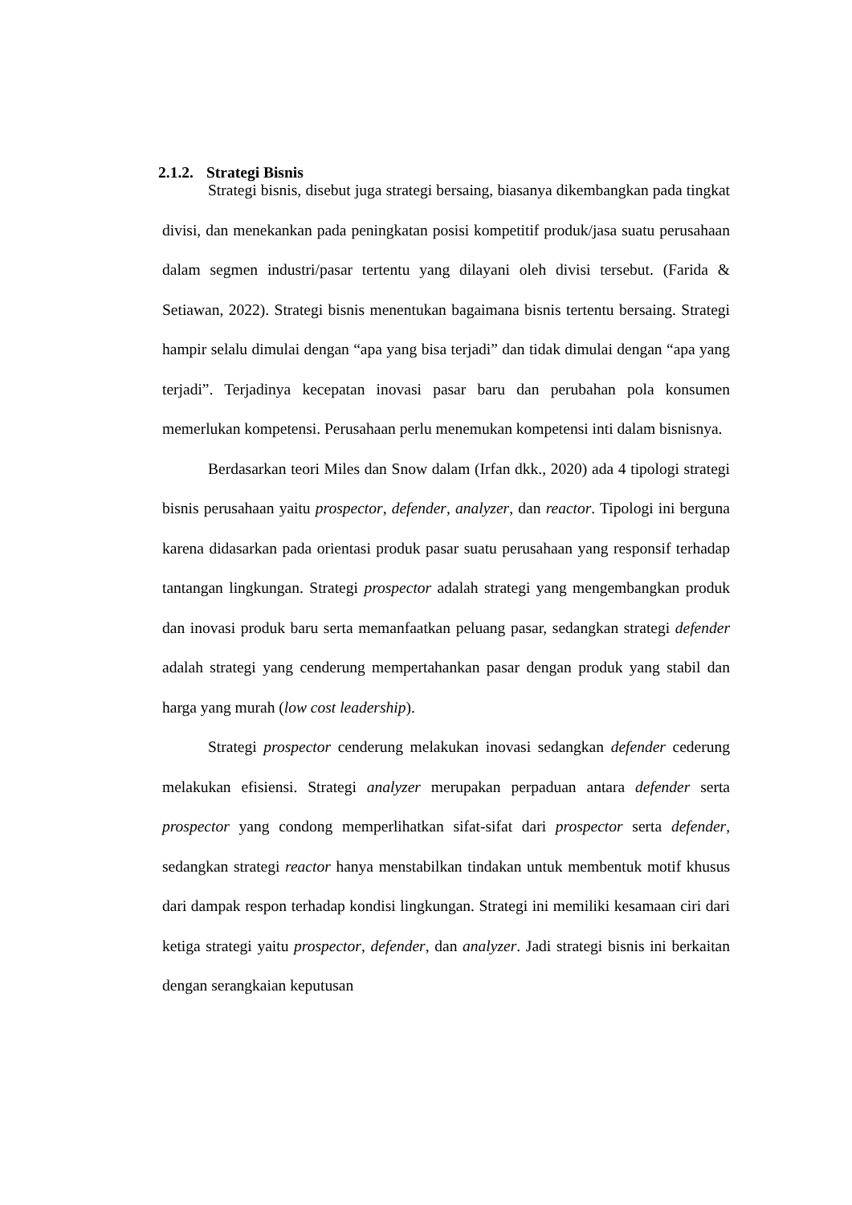2.1.2. Strategi Bisnis
Strategi bisnis, disebut juga strategi bersaing, biasanya dikembangkan pada tingkat divisi, dan menekankan pada peningkatan posisi kompetitif produk/jasa suatu perusahaan dalam segmen industri/pasar tertentu yang dilayani oleh divisi tersebut. (Farida & Setiawan, 2022). Strategi bisnis menentukan bagaimana bisnis tertentu bersaing. Strategi hampir selalu dimulai dengan “apa yang bisa terjadi” dan tidak dimulai dengan “apa yang terjadi”. Terjadinya kecepatan inovasi pasar baru dan perubahan pola konsumen memerlukan kompetensi. Perusahaan perlu menemukan kompetensi inti dalam bisnisnya.
Berdasarkan teori Miles dan Snow dalam (Irfan dkk., 2020) ada 4 tipologi strategi bisnis perusahaan yaitu prospector, defender, analyzer, dan reactor. Tipologi ini berguna karena didasarkan pada orientasi produk pasar suatu perusahaan yang responsif terhadap tantangan lingkungan. Strategi prospector adalah strategi yang mengembangkan produk dan inovasi produk baru serta memanfaatkan peluang pasar, sedangkan strategi defender adalah strategi yang cenderung mempertahankan pasar dengan produk yang stabil dan harga yang murah (low cost leadership).
Strategi prospector cenderung melakukan inovasi sedangkan defender cederung melakukan efisiensi. Strategi analyzer merupakan perpaduan antara defender serta prospector yang condong memperlihatkan sifat-sifat dari prospector serta defender, sedangkan strategi reactor hanya menstabilkan tindakan untuk membentuk motif khusus dari dampak respon terhadap kondisi lingkungan. Strategi ini memiliki kesamaan ciri dari ketiga strategi yaitu prospector, defender, dan analyzer. Jadi strategi bisnis ini berkaitan dengan serangkaian keputusan